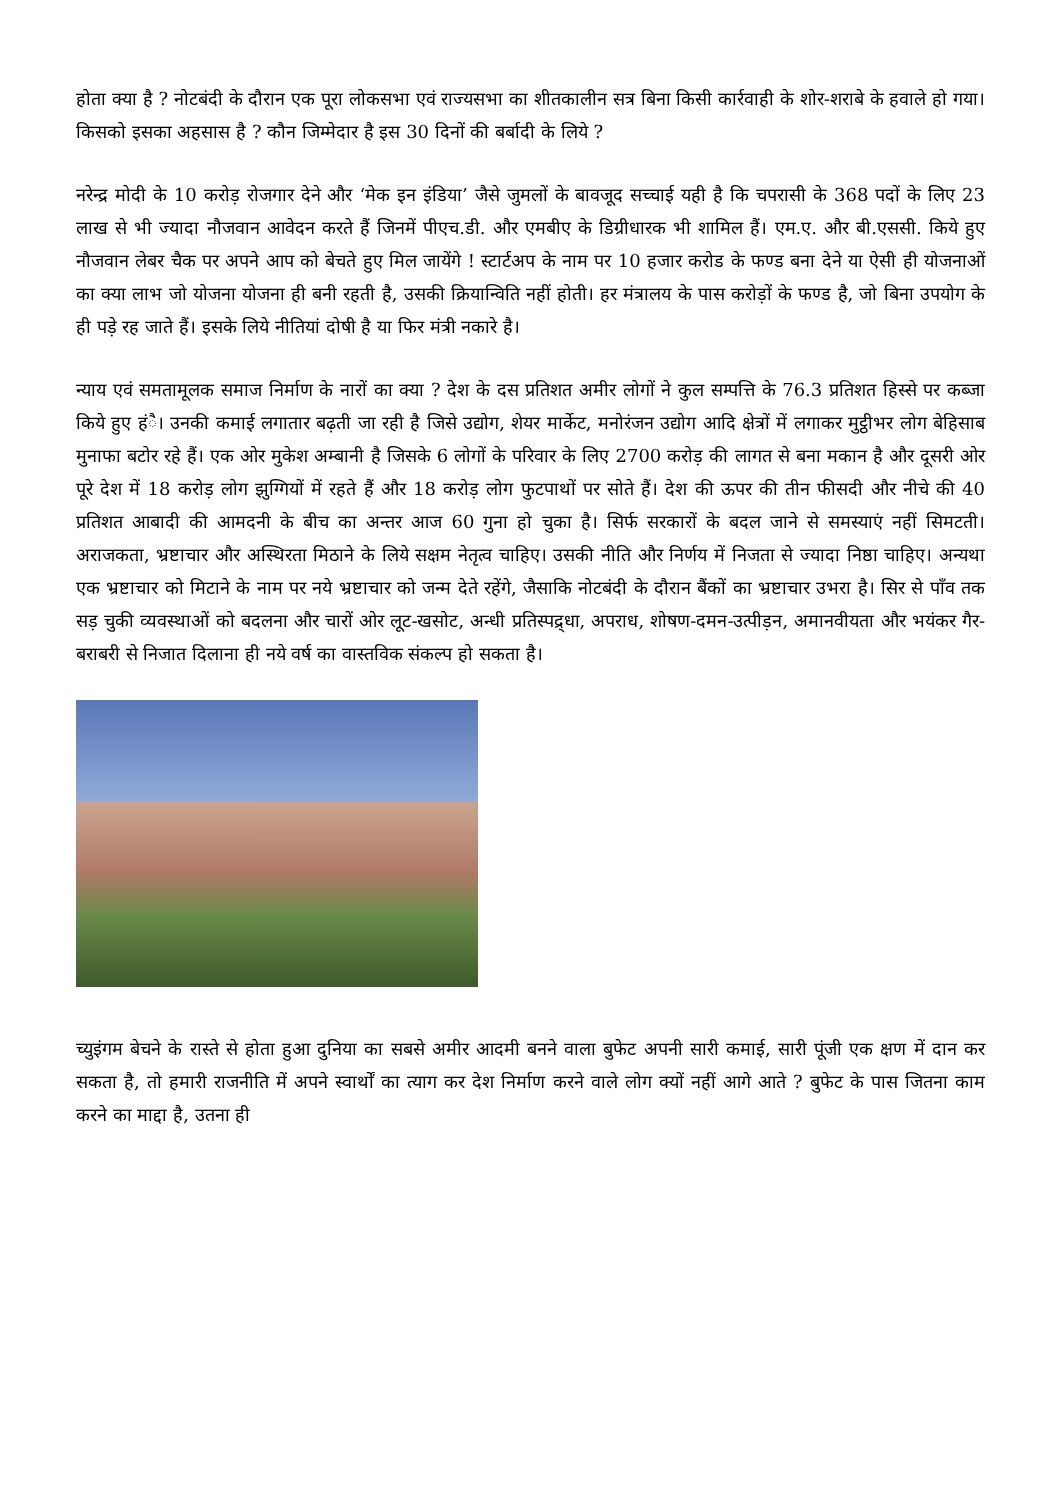होता क्या है ? नोटबंदी के दौरान एक पूरा लोकसभा एवं राज्यसभा का शीतकालीन सत्र बिना किसी कार्रवाही के शोर-शराबे के हवाले हो गया। किसको इसका अहसास है ? कौन जिम्मेदार है इस 30 दिनों की बर्बादी के लिये ?
नरेन्द्र मोदी के 10 करोड़ रोजगार देने और ‘मेक इन इंडिया’ जैसे जुमलों के बावजूद सच्चाई यही है कि चपरासी के 368 पदों के लिए 23 लाख से भी ज्यादा नौजवान आवेदन करते हैं जिनमें पीएच.डी. और एमबीए के डिग्रीधारक भी शामिल हैं। एम.ए. और बी.एससी. किये हुए नौजवान लेबर चैक पर अपने आप को बेचते हुए मिल जायेंगे ! स्टार्टअप के नाम पर 10 हजार करोड के फण्ड बना देने या ऐसी ही योजनाओं का क्या लाभ जो योजना योजना ही बनी रहती है, उसकी क्रियान्विति नहीं होती। हर मंत्रालय के पास करोड़ों के फण्ड है, जो बिना उपयोग के ही पड़े रह जाते हैं। इसके लिये नीतियां दोषी है या फिर मंत्री नकारे है।
न्याय एवं समतामूलक समाज निर्माण के नारों का क्या ? देश के दस प्रतिशत अमीर लोगों ने कुल सम्पत्ति के 76.3 प्रतिशत हिस्से पर कब्जा किये हुए हंै। उनकी कमाई लगातार बढ़ती जा रही है जिसे उद्योग, शेयर मार्केट, मनोरंजन उद्योग आदि क्षेत्रों में लगाकर मुट्ठीभर लोग बेहिसाब मुनाफा बटोर रहे हैं। एक ओर मुकेश अम्बानी है जिसके 6 लोगों के परिवार के लिए 2700 करोड़ की लागत से बना मकान है और दूसरी ओर पूरे देश में 18 करोड़ लोग झुग्गियों में रहते हैं और 18 करोड़ लोग फुटपाथों पर सोते हैं। देश की ऊपर की तीन फीसदी और नीचे की 40 प्रतिशत आबादी की आमदनी के बीच का अन्तर आज 60 गुना हो चुका है। सिर्फ सरकारों के बदल जाने से समस्याएं नहीं सिमटती। अराजकता, भ्रष्टाचार और अस्थिरता मिठाने के लिये सक्षम नेतृत्व चाहिए। उसकी नीति और निर्णय में निजता से ज्यादा निष्ठा चाहिए। अन्यथा एक भ्रष्टाचार को मिटाने के नाम पर नये भ्रष्टाचार को जन्म देते रहेंगे, जैसाकि नोटबंदी के दौरान बैंकों का भ्रष्टाचार उभरा है। सिर से पाँव तक सड़ चुकी व्यवस्थाओं को बदलना और चारों ओर लूट-खसोट, अन्धी प्रतिस्पद्र्धा, अपराध, शोषण-दमन-उत्पीड़न, अमानवीयता और भयंकर गैर-बराबरी से निजात दिलाना ही नये वर्ष का वास्तविक संकल्प हो सकता है।
च्युइंगम बेचने के रास्ते से होता हुआ दुनिया का सबसे अमीर आदमी बनने वाला बुफेट अपनी सारी कमाई, सारी पूंजी एक क्षण में दान कर सकता है, तो हमारी राजनीति में अपने स्वार्थों का त्याग कर देश निर्माण करने वाले लोग क्यों नहीं आगे आते ? बुफेट के पास जितना काम करने का माद्दा है, उतना ही